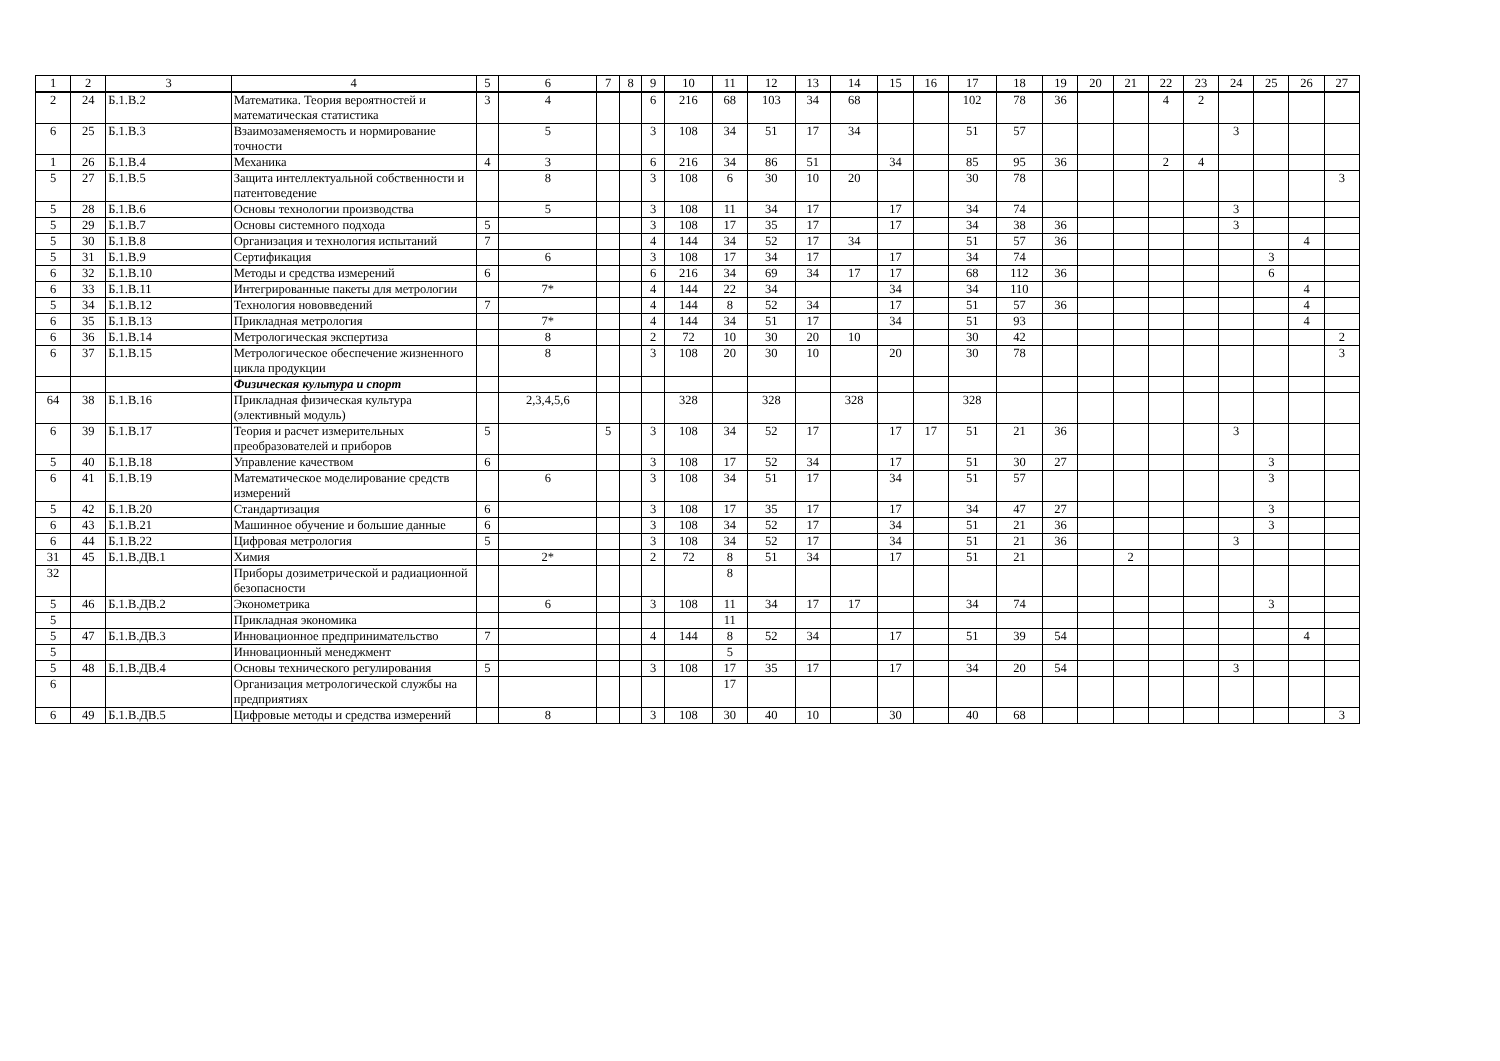| 1 | 2 | 3 | 4 | 5 | 6 | 7 | 8 | 9 | 10 | 11 | 12 | 13 | 14 | 15 | 16 | 17 | 18 | 19 | 20 | 21 | 22 | 23 | 24 | 25 | 26 | 27 |
| --- | --- | --- | --- | --- | --- | --- | --- | --- | --- | --- | --- | --- | --- | --- | --- | --- | --- | --- | --- | --- | --- | --- | --- | --- | --- | --- |
| 2 | 24 | Б.1.В.2 | Математика. Теория вероятностей и математическая статистика | 3 | 4 | | | 6 | 216 | 68 | 103 | 34 | 68 | | | 102 | 78 | 36 | | | 4 | 2 | | | | |
| 6 | 25 | Б.1.В.3 | Взаимозаменяемость и нормирование точности | | 5 | | | 3 | 108 | 34 | 51 | 17 | 34 | | | 51 | 57 | | | | | | 3 | | | |
| 1 | 26 | Б.1.В.4 | Механика | 4 | 3 | | | 6 | 216 | 34 | 86 | 51 | | 34 | | 85 | 95 | 36 | | | 2 | 4 | | | | |
| 5 | 27 | Б.1.В.5 | Защита интеллектуальной собственности и патентоведение | | 8 | | | 3 | 108 | 6 | 30 | 10 | 20 | | | 30 | 78 | | | | | | | | | 3 |
| 5 | 28 | Б.1.В.6 | Основы технологии производства | | 5 | | | 3 | 108 | 11 | 34 | 17 | | 17 | | 34 | 74 | | | | | | 3 | | | |
| 5 | 29 | Б.1.В.7 | Основы системного подхода | 5 | | | | 3 | 108 | 17 | 35 | 17 | | 17 | | 34 | 38 | 36 | | | | | 3 | | | |
| 5 | 30 | Б.1.В.8 | Организация и технология испытаний | 7 | | | | 4 | 144 | 34 | 52 | 17 | 34 | | | 51 | 57 | 36 | | | | | | | 4 | |
| 5 | 31 | Б.1.В.9 | Сертификация | | 6 | | | 3 | 108 | 17 | 34 | 17 | | 17 | | 34 | 74 | | | | | | | 3 | | |
| 6 | 32 | Б.1.В.10 | Методы и средства измерений | 6 | | | | 6 | 216 | 34 | 69 | 34 | 17 | 17 | | 68 | 112 | 36 | | | | | | 6 | | |
| 6 | 33 | Б.1.В.11 | Интегрированные пакеты для метрологии | | 7* | | | 4 | 144 | 22 | 34 | | | 34 | | 34 | 110 | | | | | | | | 4 | |
| 5 | 34 | Б.1.В.12 | Технология нововведений | 7 | | | | 4 | 144 | 8 | 52 | 34 | | 17 | | 51 | 57 | 36 | | | | | | | 4 | |
| 6 | 35 | Б.1.В.13 | Прикладная метрология | | 7* | | | 4 | 144 | 34 | 51 | 17 | | 34 | | 51 | 93 | | | | | | | | 4 | |
| 6 | 36 | Б.1.В.14 | Метрологическая экспертиза | | 8 | | | 2 | 72 | 10 | 30 | 20 | 10 | | | 30 | 42 | | | | | | | | | 2 |
| 6 | 37 | Б.1.В.15 | Метрологическое обеспечение жизненного цикла продукции | | 8 | | | 3 | 108 | 20 | 30 | 10 | | 20 | | 30 | 78 | | | | | | | | | 3 |
| | | | Физическая культура и спорт | | | | | | | | | | | | | | | | | | | | | | | |
| 64 | 38 | Б.1.В.16 | Прикладная физическая культура (элективный модуль) | | 2,3,4,5,6 | | | | 328 | | 328 | | 328 | | | 328 | | | | | | | | | | |
| 6 | 39 | Б.1.В.17 | Теория и расчет измерительных преобразователей и приборов | 5 | | 5 | | 3 | 108 | 34 | 52 | 17 | | 17 | 17 | 51 | 21 | 36 | | | | | 3 | | | |
| 5 | 40 | Б.1.В.18 | Управление качеством | 6 | | | | 3 | 108 | 17 | 52 | 34 | | 17 | | 51 | 30 | 27 | | | | | | 3 | | |
| 6 | 41 | Б.1.В.19 | Математическое моделирование средств измерений | | 6 | | | 3 | 108 | 34 | 51 | 17 | | 34 | | 51 | 57 | | | | | | | 3 | | |
| 5 | 42 | Б.1.В.20 | Стандартизация | 6 | | | | 3 | 108 | 17 | 35 | 17 | | 17 | | 34 | 47 | 27 | | | | | | 3 | | |
| 6 | 43 | Б.1.В.21 | Машинное обучение и большие данные | 6 | | | | 3 | 108 | 34 | 52 | 17 | | 34 | | 51 | 21 | 36 | | | | | | 3 | | |
| 6 | 44 | Б.1.В.22 | Цифровая метрология | 5 | | | | 3 | 108 | 34 | 52 | 17 | | 34 | | 51 | 21 | 36 | | | | | 3 | | | |
| 31 | 45 | Б.1.В.ДВ.1 | Химия | | 2* | | | 2 | 72 | 8 | 51 | 34 | | 17 | | 51 | 21 | | | 2 | | | | | | |
| 32 | | | Приборы дозиметрической и радиационной безопасности | | | | | | | 8 | | | | | | | | | | | | | | | | |
| 5 | 46 | Б.1.В.ДВ.2 | Эконометрика | | 6 | | | 3 | 108 | 11 | 34 | 17 | 17 | | | 34 | 74 | | | | | | | 3 | | |
| 5 | | | Прикладная экономика | | | | | | | 11 | | | | | | | | | | | | | | | | |
| 5 | 47 | Б.1.В.ДВ.3 | Инновационное предпринимательство | 7 | | | | 4 | 144 | 8 | 52 | 34 | | 17 | | 51 | 39 | 54 | | | | | | | 4 | |
| 5 | | | Инновационный менеджмент | | | | | | | 5 | | | | | | | | | | | | | | | | |
| 5 | 48 | Б.1.В.ДВ.4 | Основы технического регулирования | 5 | | | | 3 | 108 | 17 | 35 | 17 | | 17 | | 34 | 20 | 54 | | | | | 3 | | | |
| 6 | | | Организация метрологической службы на предприятиях | | | | | | | 17 | | | | | | | | | | | | | | | | |
| 6 | 49 | Б.1.В.ДВ.5 | Цифровые методы и средства измерений | | 8 | | | 3 | 108 | 30 | 40 | 10 | | 30 | | 40 | 68 | | | | | | | | | 3 |